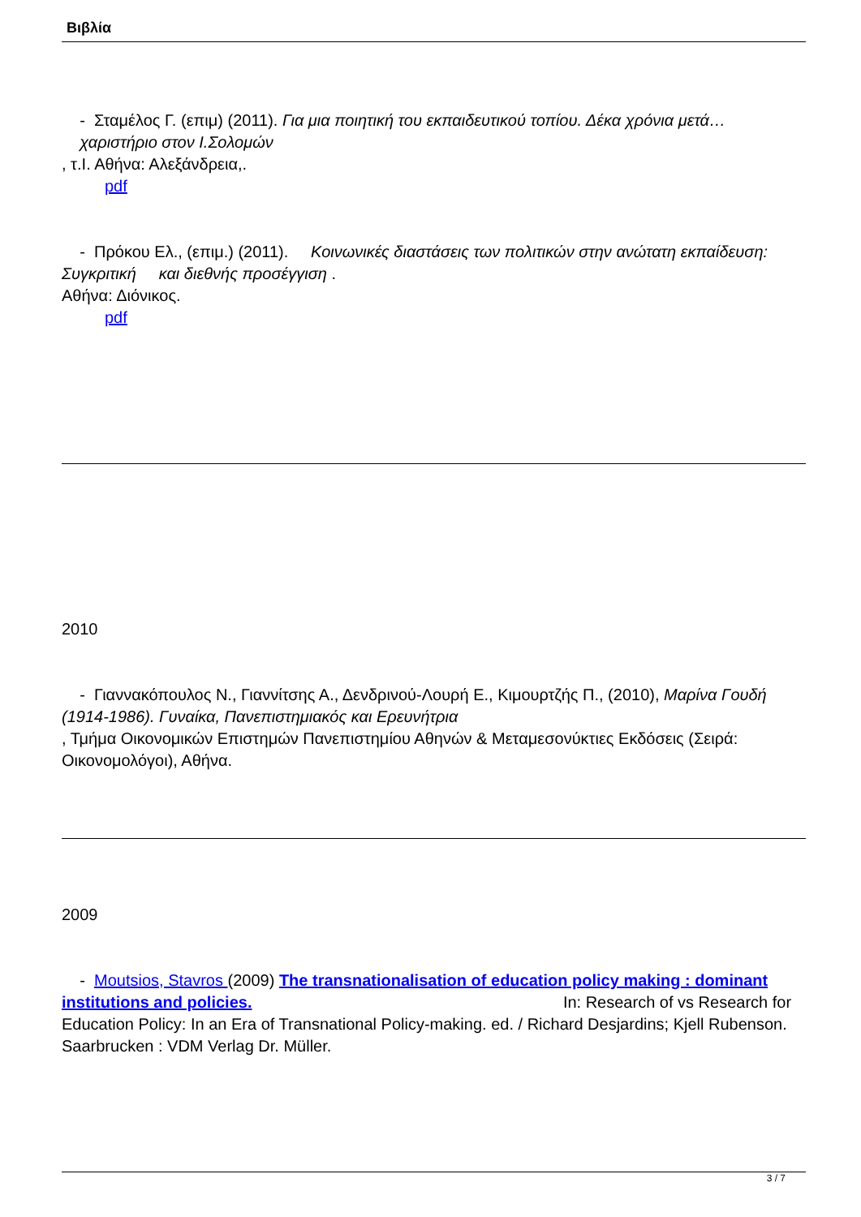Βιβλία
- Σταμέλος Γ. (επιμ) (2011). Για μια ποιητική του εκπαιδευτικού τοπίου. Δέκα χρόνια μετά… χαριστήριο στον Ι.Σολομών
, τ.Ι. Αθήνα: Αλεξάνδρεια,.
pdf
- Πρόκου Ελ., (επιμ.) (2011). Κοινωνικές διαστάσεις των πολιτικών στην ανώτατη εκπαίδευση: Συγκριτική και διεθνής προσέγγιση .
Αθήνα: Διόνικος.
pdf
2010
- Γιαννακόπουλος Ν., Γιαννίτσης Α., Δενδρινού-Λουρή Ε., Κιμουρτζής Π., (2010), Μαρίνα Γουδή (1914-1986). Γυναίκα, Πανεπιστημιακός και Ερευνήτρια
, Τμήμα Οικονομικών Επιστημών Πανεπιστημίου Αθηνών & Μεταμεσονύκτιες Εκδόσεις (Σειρά: Οικονομολόγοι), Αθήνα.
2009
- Moutsios, Stavros (2009) The transnationalisation of education policy making : dominant institutions and policies. In: Research of vs Research for Education Policy: In an Era of Transnational Policy-making. ed. / Richard Desjardins; Kjell Rubenson. Saarbrucken : VDM Verlag Dr. Müller.
3 / 7